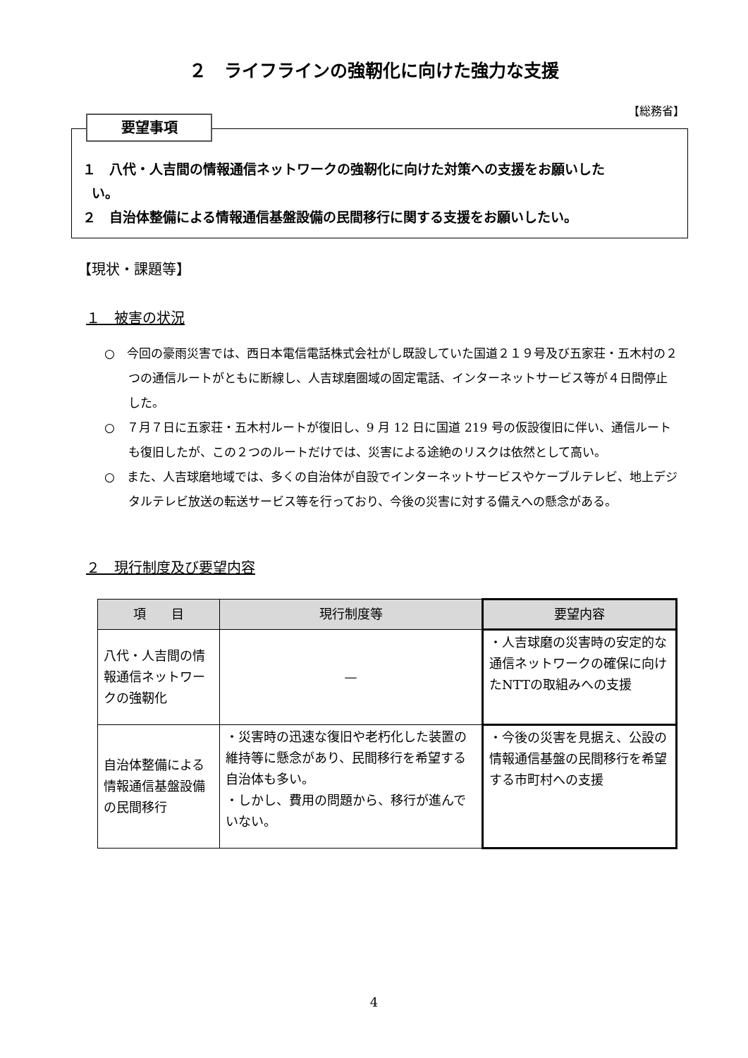２　ライフラインの強靭化に向けた強力な支援
【総務省】
要望事項
１　八代・人吉間の情報通信ネットワークの強靭化に向けた対策への支援をお願いした
い。
２　自治体整備による情報通信基盤設備の民間移行に関する支援をお願いしたい。
【現状・課題等】
１　被害の状況
○　今回の豪雨災害では、西日本電信電話株式会社がし既設していた国道２１９号及び五家荘・五木村の２つの通信ルートがともに断線し、人吉球磨圏域の固定電話、インターネットサービス等が４日間停止した。
○　７月７日に五家荘・五木村ルートが復旧し、9 月 12 日に国道 219 号の仮設復旧に伴い、通信ルートも復旧したが、この２つのルートだけでは、災害による途絶のリスクは依然として高い。
○　また、人吉球磨地域では、多くの自治体が自設でインターネットサービスやケーブルテレビ、地上デジタルテレビ放送の転送サービス等を行っており、今後の災害に対する備えへの懸念がある。
２　現行制度及び要望内容
| 項 目 | 現行制度等 | 要望内容 |
| --- | --- | --- |
| 八代・人吉間の情報通信ネットワークの強靭化 | — | ・人吉球磨の災害時の安定的な通信ネットワークの確保に向けたNTTの取組みへの支援 |
| 自治体整備による情報通信基盤設備の民間移行 | ・災害時の迅速な復旧や老朽化した装置の維持等に懸念があり、民間移行を希望する自治体も多い。 ・しかし、費用の問題から、移行が進んでいない。 | ・今後の災害を見据え、公設の情報通信基盤の民間移行を希望する市町村への支援 |
4